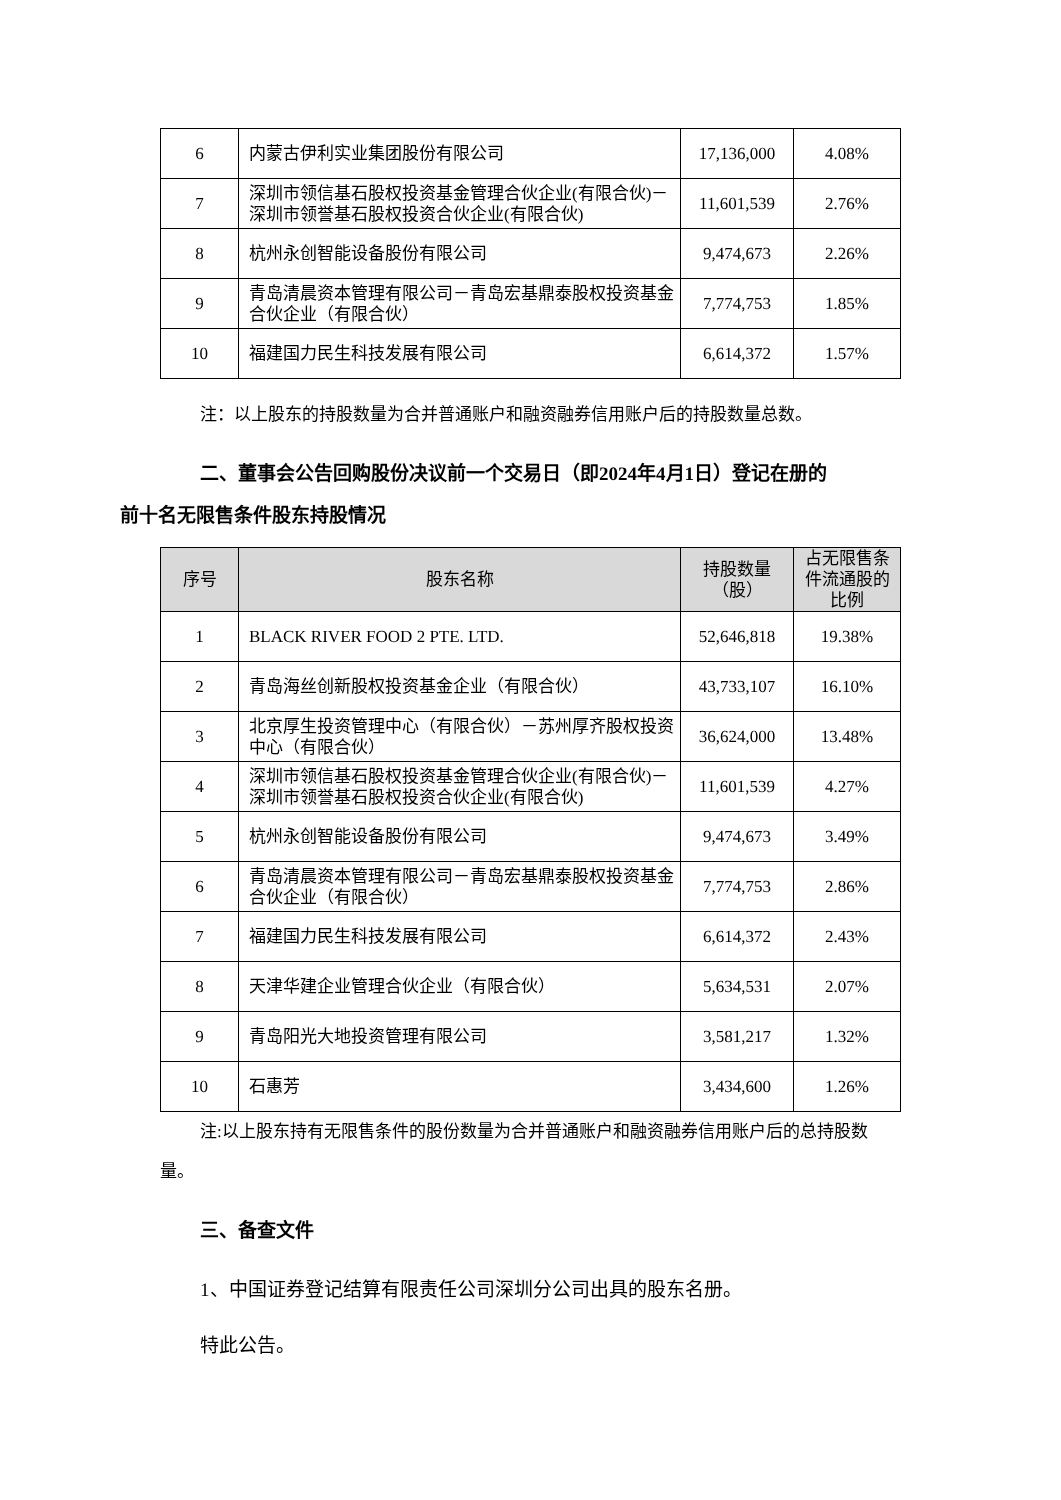| 6 | 内蒙古伊利实业集团股份有限公司 | 17,136,000 | 4.08% |
| 7 | 深圳市领信基石股权投资基金管理合伙企业(有限合伙)－深圳市领誉基石股权投资合伙企业(有限合伙) | 11,601,539 | 2.76% |
| 8 | 杭州永创智能设备股份有限公司 | 9,474,673 | 2.26% |
| 9 | 青岛清晨资本管理有限公司－青岛宏基鼎泰股权投资基金合伙企业（有限合伙） | 7,774,753 | 1.85% |
| 10 | 福建国力民生科技发展有限公司 | 6,614,372 | 1.57% |
注：以上股东的持股数量为合并普通账户和融资融券信用账户后的持股数量总数。
二、董事会公告回购股份决议前一个交易日（即2024年4月1日）登记在册的
前十名无限售条件股东持股情况
| 序号 | 股东名称 | 持股数量（股） | 占无限售条件流通股的比例 |
| --- | --- | --- | --- |
| 1 | BLACK RIVER FOOD 2 PTE. LTD. | 52,646,818 | 19.38% |
| 2 | 青岛海丝创新股权投资基金企业（有限合伙） | 43,733,107 | 16.10% |
| 3 | 北京厚生投资管理中心（有限合伙）－苏州厚齐股权投资中心（有限合伙） | 36,624,000 | 13.48% |
| 4 | 深圳市领信基石股权投资基金管理合伙企业(有限合伙)－深圳市领誉基石股权投资合伙企业(有限合伙) | 11,601,539 | 4.27% |
| 5 | 杭州永创智能设备股份有限公司 | 9,474,673 | 3.49% |
| 6 | 青岛清晨资本管理有限公司－青岛宏基鼎泰股权投资基金合伙企业（有限合伙） | 7,774,753 | 2.86% |
| 7 | 福建国力民生科技发展有限公司 | 6,614,372 | 2.43% |
| 8 | 天津华建企业管理合伙企业（有限合伙） | 5,634,531 | 2.07% |
| 9 | 青岛阳光大地投资管理有限公司 | 3,581,217 | 1.32% |
| 10 | 石惠芳 | 3,434,600 | 1.26% |
注:以上股东持有无限售条件的股份数量为合并普通账户和融资融券信用账户后的总持股数量。
三、备查文件
1、中国证券登记结算有限责任公司深圳分公司出具的股东名册。
特此公告。